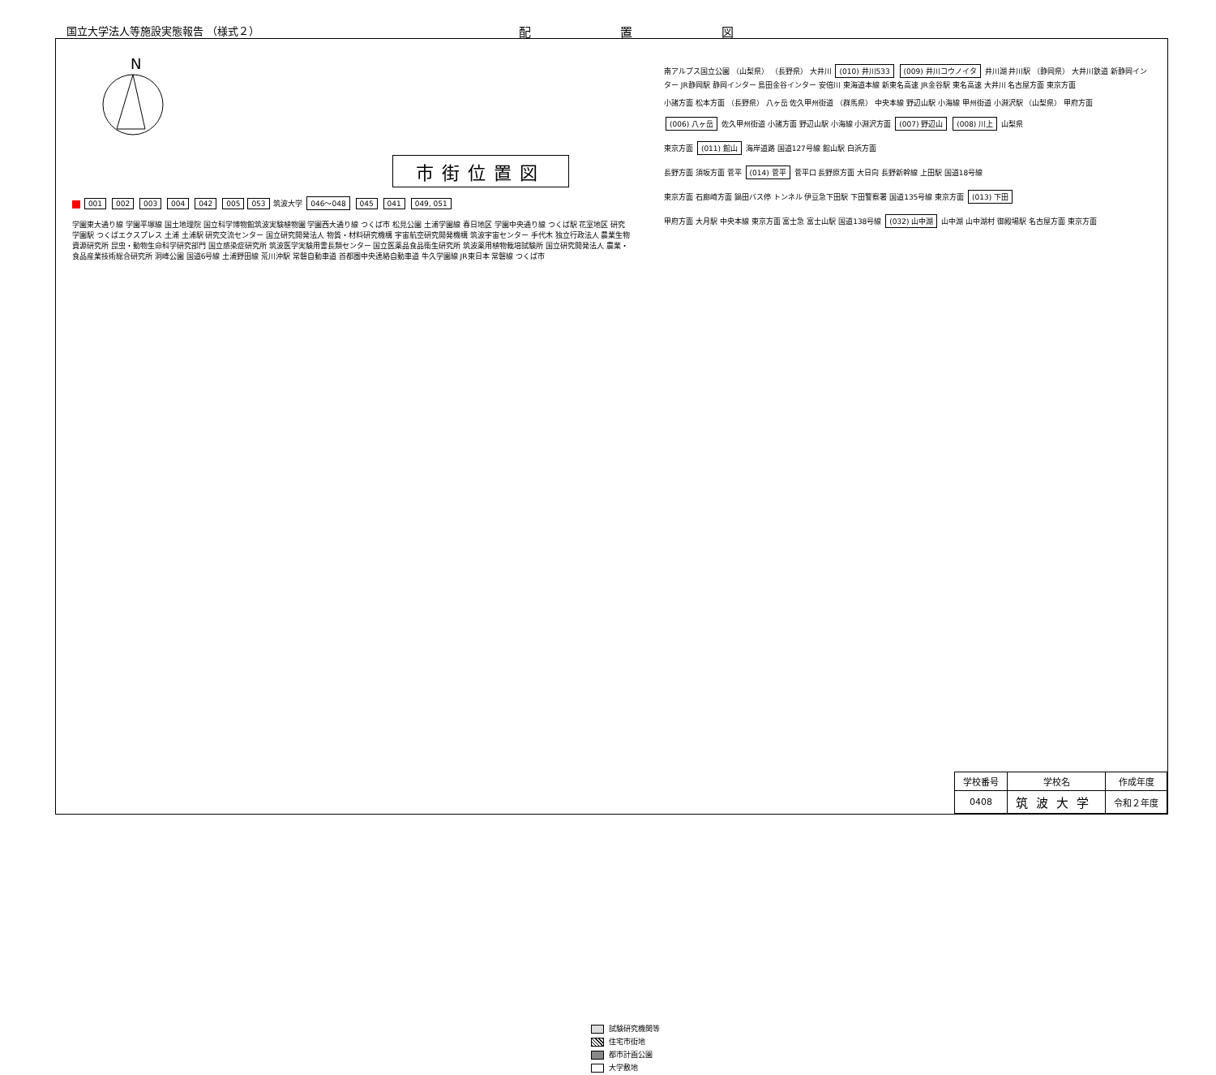国立大学法人等施設実態報告 （様式２） 配置図
N
市街位置図
001 002 003 004 042 005 053 筑波大学 046～048 045 041 049, 051
学園東大通り線 学園平塚線 国土地理院 国立科学博物館筑波実験植物園 学園西大通り線 つくば市 松見公園 土浦学園線 春日地区 学園中央通り線 つくば駅 花室地区 研究学園駅 つくばエクスプレス 土浦 土浦駅 研究交流センター 国立研究開発法人 物質・材料研究機構 宇宙航空研究開発機構 筑波宇宙センター 手代木 独立行政法人 農業生物資源研究所 昆虫・動物生命科学研究部門 国立感染症研究所 筑波医学実験用霊長類センター 国立医薬品食品衛生研究所 筑波薬用植物栽培試験所 国立研究開発法人 農業・食品産業技術総合研究所 洞峰公園 国道6号線 土浦野田線 荒川沖駅 常磐自動車道 首都圏中央連絡自動車道 牛久学園線 JR東日本 常磐線 つくば市
試験研究機関等
住宅市街地
都市計画公園
大学敷地
南アルプス国立公園 （山梨県） （長野県） 大井川 (010) 井川533 (009) 井川コウノイタ 井川湖 井川駅 （静岡県） 大井川鉄道 新静岡インター JR静岡駅 静岡インター 島田金谷インター 安倍川 東海道本線 新東名高速 JR金谷駅 東名高速 大井川 名古屋方面 東京方面
小諸方面 松本方面 （長野県） 八ヶ岳 佐久甲州街道 （群馬県） 中央本線 野辺山駅 小海線 甲州街道 小淵沢駅 （山梨県） 甲府方面
(006) 八ヶ岳 佐久甲州街道 小諸方面 野辺山駅 小海線 小淵沢方面 (007) 野辺山 (008) 川上 山梨県
東京方面 (011) 館山 海岸道路 国道127号線 館山駅 白浜方面
長野方面 須坂方面 菅平 (014) 菅平 菅平口 長野原方面 大日向 長野新幹線 上田駅 国道18号線
東京方面 石廊崎方面 鍋田バス停 トンネル 伊豆急下田駅 下田警察署 国道135号線 東京方面 (013) 下田
甲府方面 大月駅 中央本線 東京方面 富士急 富士山駅 国道138号線 (032) 山中湖 山中湖 山中湖村 御殿場駅 名古屋方面 東京方面
| 学校番号 | 学校名 | 作成年度 |
| --- | --- | --- |
| 0408 | 筑波大学 | 令和２年度 |